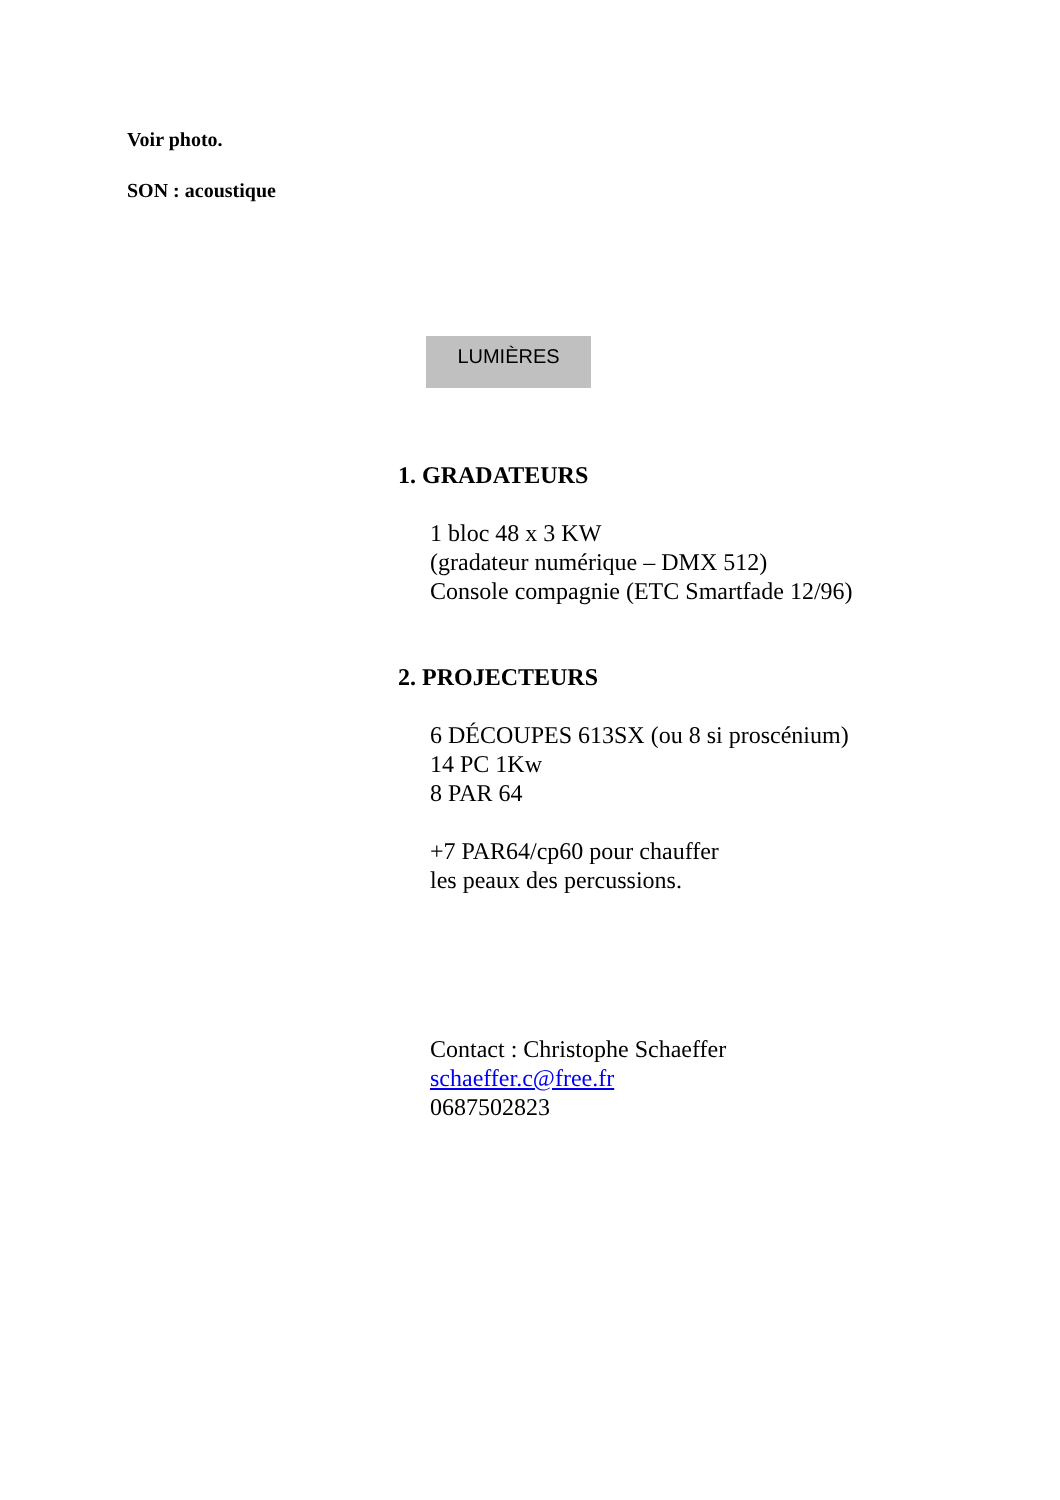Voir photo.
SON : acoustique
LUMIÈRES
1. GRADATEURS
1 bloc 48 x 3 KW
(gradateur numérique – DMX 512)
Console compagnie (ETC Smartfade 12/96)
2. PROJECTEURS
6 DÉCOUPES 613SX (ou 8 si proscénium)
14 PC 1Kw
8 PAR 64
+7 PAR64/cp60 pour chauffer
les peaux des percussions.
Contact : Christophe Schaeffer
schaeffer.c@free.fr
0687502823